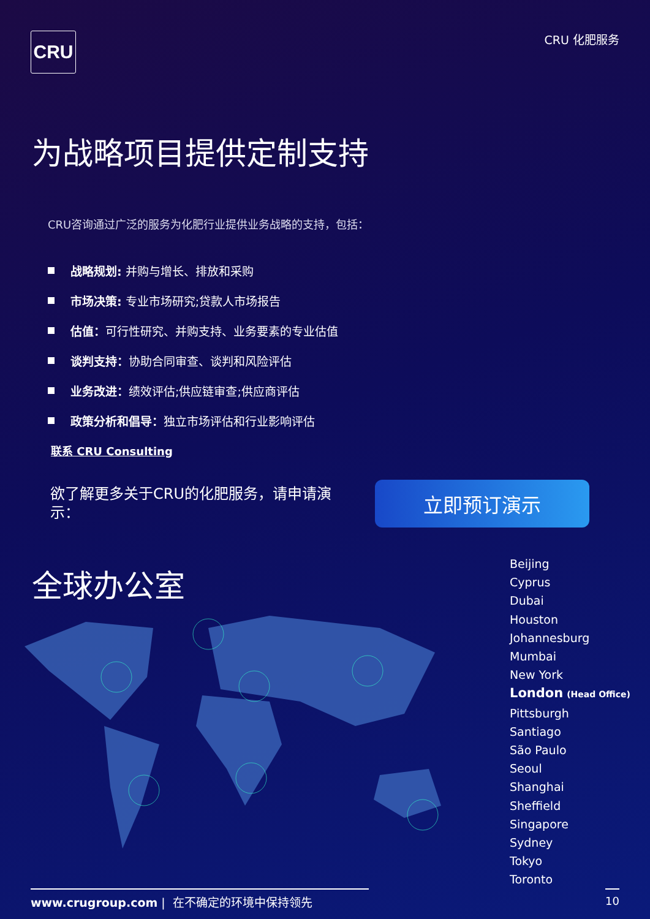CRU
CRU 化肥服务
为战略项目提供定制支持
CRU咨询通过广泛的服务为化肥行业提供业务战略的支持，包括：
战略规划: 并购与增长、排放和采购
市场决策: 专业市场研究;贷款人市场报告
估值： 可行性研究、并购支持、业务要素的专业估值
谈判支持： 协助合同审查、谈判和风险评估
业务改进： 绩效评估;供应链审查;供应商评估
政策分析和倡导： 独立市场评估和行业影响评估
联系 CRU Consulting
欲了解更多关于CRU的化肥服务，请申请演示：
立即预订演示
全球办公室
Beijing
Cyprus
Dubai
Houston
Johannesburg
Mumbai
New York
London (Head Office)
Pittsburgh
Santiago
São Paulo
Seoul
Shanghai
Sheffield
Singapore
Sydney
Tokyo
Toronto
www.crugroup.com | 在不确定的环境中保持领先 10